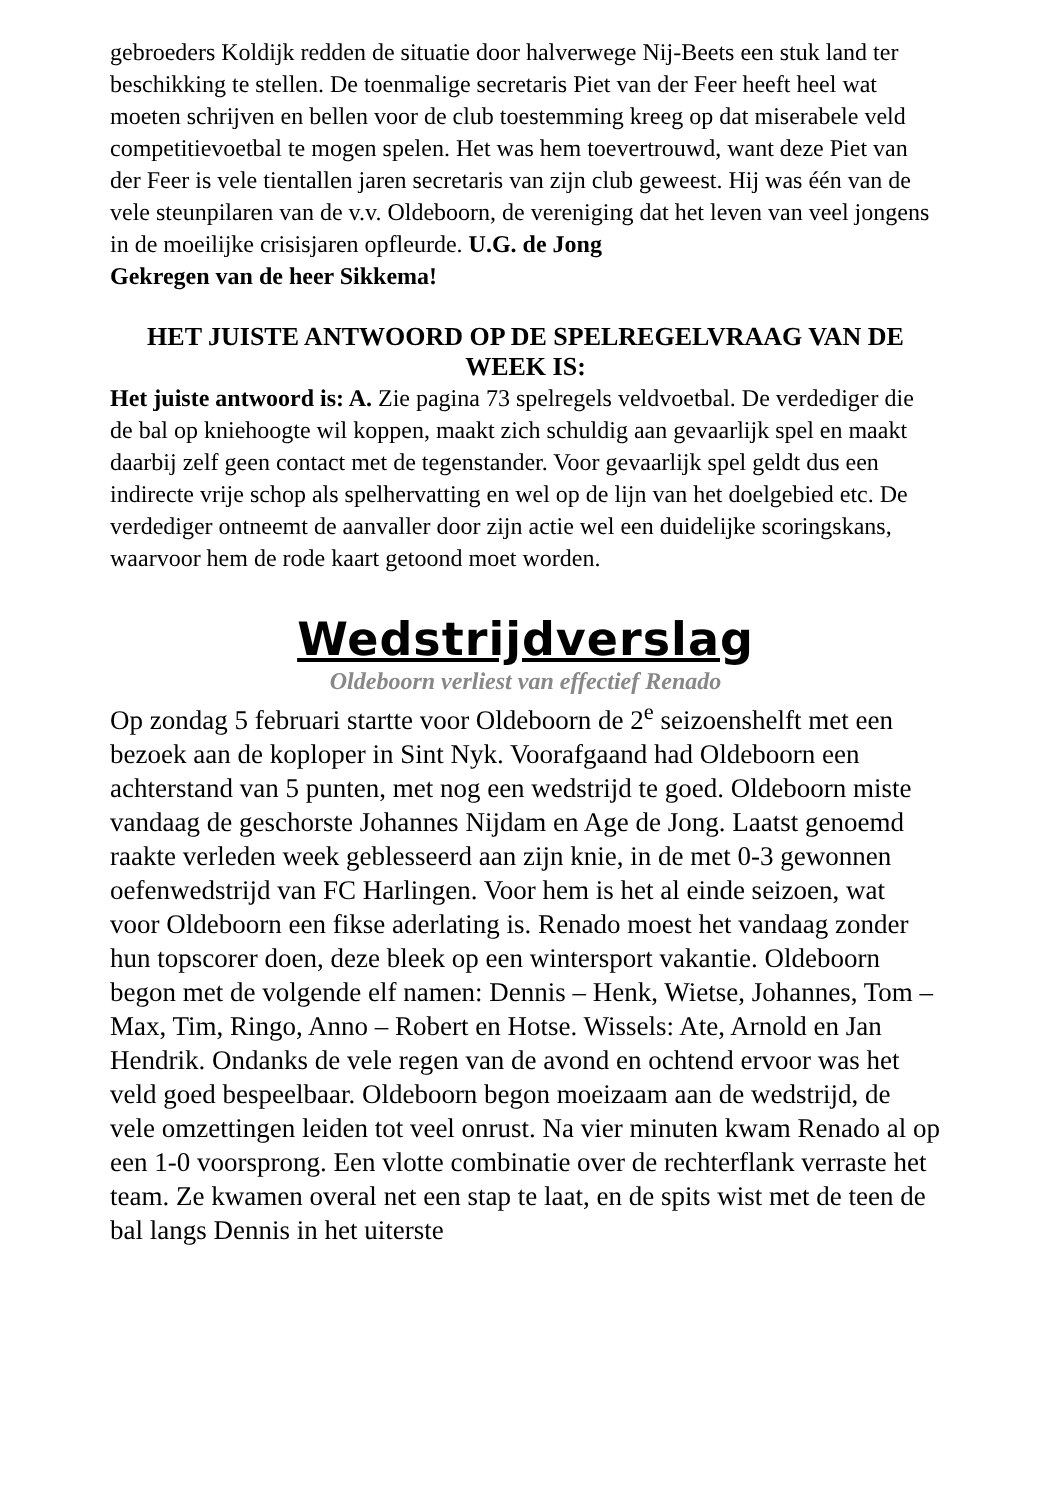gebroeders Koldijk redden de situatie door halverwege Nij-Beets een stuk land ter beschikking te stellen. De toenmalige secretaris Piet van der Feer heeft heel wat moeten schrijven en bellen voor de club toestemming kreeg op dat miserabele veld competitievoetbal te mogen spelen. Het was hem toevertrouwd, want deze Piet van der Feer is vele tientallen jaren secretaris van zijn club geweest. Hij was één van de vele steunpilaren van de v.v. Oldeboorn, de vereniging dat het leven van veel jongens in de moeilijke crisisjaren opfleurde. U.G. de Jong
Gekregen van de heer Sikkema!
HET JUISTE ANTWOORD OP DE SPELREGELVRAAG VAN DE WEEK IS:
Het juiste antwoord is: A. Zie pagina 73 spelregels veldvoetbal. De verdediger die de bal op kniehoogte wil koppen, maakt zich schuldig aan gevaarlijk spel en maakt daarbij zelf geen contact met de tegenstander. Voor gevaarlijk spel geldt dus een indirecte vrije schop als spelhervatting en wel op de lijn van het doelgebied etc. De verdediger ontneemt de aanvaller door zijn actie wel een duidelijke scoringskans, waarvoor hem de rode kaart getoond moet worden.
Wedstrijdverslag
Oldeboorn verliest van effectief Renado
Op zondag 5 februari startte voor Oldeboorn de 2<sup>e</sup> seizoenshelft met een bezoek aan de koploper in Sint Nyk. Voorafgaand had Oldeboorn een achterstand van 5 punten, met nog een wedstrijd te goed. Oldeboorn miste vandaag de geschorste Johannes Nijdam en Age de Jong. Laatst genoemd raakte verleden week geblesseerd aan zijn knie, in de met 0-3 gewonnen oefenwedstrijd van FC Harlingen. Voor hem is het al einde seizoen, wat voor Oldeboorn een fikse aderlating is. Renado moest het vandaag zonder hun topscorer doen, deze bleek op een wintersport vakantie. Oldeboorn begon met de volgende elf namen: Dennis – Henk, Wietse, Johannes, Tom – Max, Tim, Ringo, Anno – Robert en Hotse. Wissels: Ate, Arnold en Jan Hendrik. Ondanks de vele regen van de avond en ochtend ervoor was het veld goed bespeelbaar. Oldeboorn begon moeizaam aan de wedstrijd, de vele omzettingen leiden tot veel onrust. Na vier minuten kwam Renado al op een 1-0 voorsprong. Een vlotte combinatie over de rechterflank verraste het team. Ze kwamen overal net een stap te laat, en de spits wist met de teen de bal langs Dennis in het uiterste